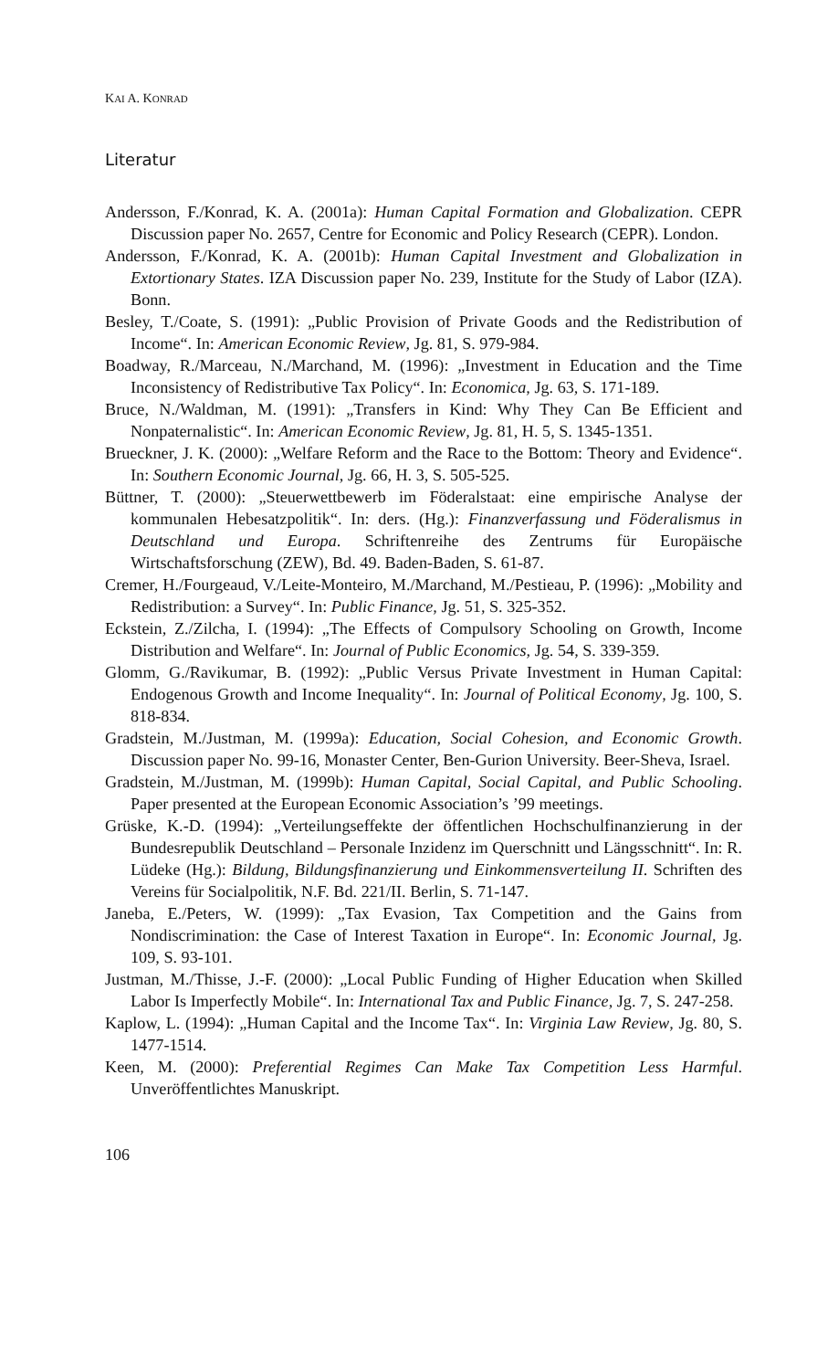KAI A. KONRAD
Literatur
Andersson, F./Konrad, K. A. (2001a): Human Capital Formation and Globalization. CEPR Discussion paper No. 2657, Centre for Economic and Policy Research (CEPR). London.
Andersson, F./Konrad, K. A. (2001b): Human Capital Investment and Globalization in Extortionary States. IZA Discussion paper No. 239, Institute for the Study of Labor (IZA). Bonn.
Besley, T./Coate, S. (1991): „Public Provision of Private Goods and the Redistribution of Income“. In: American Economic Review, Jg. 81, S. 979-984.
Boadway, R./Marceau, N./Marchand, M. (1996): „Investment in Education and the Time Inconsistency of Redistributive Tax Policy“. In: Economica, Jg. 63, S. 171-189.
Bruce, N./Waldman, M. (1991): „Transfers in Kind: Why They Can Be Efficient and Nonpaternalistic“. In: American Economic Review, Jg. 81, H. 5, S. 1345-1351.
Brueckner, J. K. (2000): „Welfare Reform and the Race to the Bottom: Theory and Evidence“. In: Southern Economic Journal, Jg. 66, H. 3, S. 505-525.
Büttner, T. (2000): „Steuerwettbewerb im Föderalstaat: eine empirische Analyse der kommunalen Hebesatzpolitik“. In: ders. (Hg.): Finanzverfassung und Föderalismus in Deutschland und Europa. Schriftenreihe des Zentrums für Europäische Wirtschaftsforschung (ZEW), Bd. 49. Baden-Baden, S. 61-87.
Cremer, H./Fourgeaud, V./Leite-Monteiro, M./Marchand, M./Pestieau, P. (1996): „Mobility and Redistribution: a Survey“. In: Public Finance, Jg. 51, S. 325-352.
Eckstein, Z./Zilcha, I. (1994): „The Effects of Compulsory Schooling on Growth, Income Distribution and Welfare“. In: Journal of Public Economics, Jg. 54, S. 339-359.
Glomm, G./Ravikumar, B. (1992): „Public Versus Private Investment in Human Capital: Endogenous Growth and Income Inequality“. In: Journal of Political Economy, Jg. 100, S. 818-834.
Gradstein, M./Justman, M. (1999a): Education, Social Cohesion, and Economic Growth. Discussion paper No. 99-16, Monaster Center, Ben-Gurion University. Beer-Sheva, Israel.
Gradstein, M./Justman, M. (1999b): Human Capital, Social Capital, and Public Schooling. Paper presented at the European Economic Association’s ’99 meetings.
Grüske, K.-D. (1994): „Verteilungseffekte der öffentlichen Hochschulfinanzierung in der Bundesrepublik Deutschland – Personale Inzidenz im Querschnitt und Längsschnitt“. In: R. Lüdeke (Hg.): Bildung, Bildungsfinanzierung und Einkommensverteilung II. Schriften des Vereins für Socialpolitik, N.F. Bd. 221/II. Berlin, S. 71-147.
Janeba, E./Peters, W. (1999): „Tax Evasion, Tax Competition and the Gains from Nondiscrimination: the Case of Interest Taxation in Europe“. In: Economic Journal, Jg. 109, S. 93-101.
Justman, M./Thisse, J.-F. (2000): „Local Public Funding of Higher Education when Skilled Labor Is Imperfectly Mobile“. In: International Tax and Public Finance, Jg. 7, S. 247-258.
Kaplow, L. (1994): „Human Capital and the Income Tax“. In: Virginia Law Review, Jg. 80, S. 1477-1514.
Keen, M. (2000): Preferential Regimes Can Make Tax Competition Less Harmful. Unveröffentlichtes Manuskript.
106